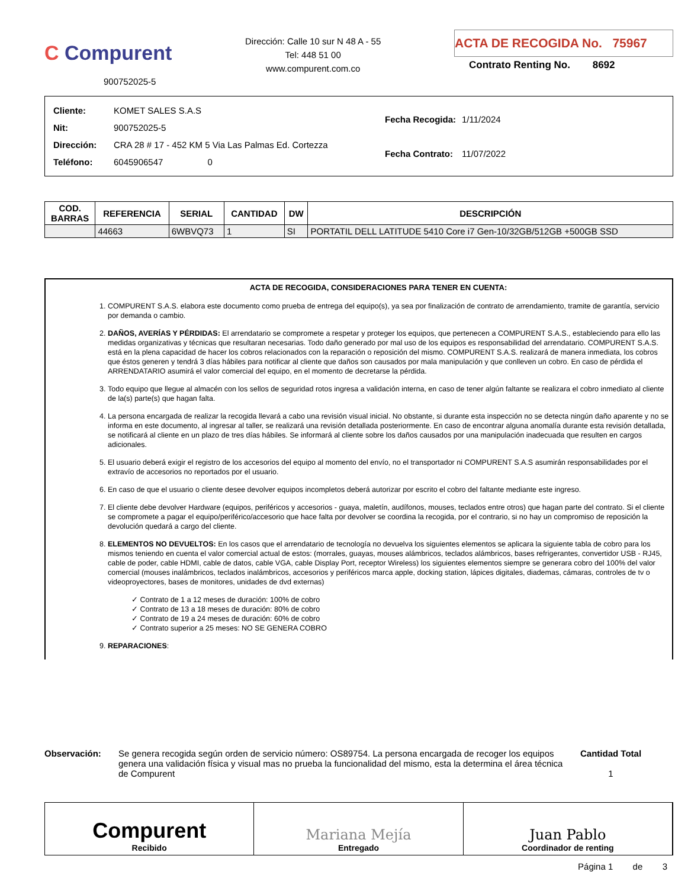C Compurent
900752025-5
Dirección: Calle 10 sur N 48 A - 55
Tel: 448 51 00
www.compurent.com.co
ACTA DE RECOGIDA No. 75967
Contrato Renting No. 8692
| Cliente: | KOMET SALES S.A.S |
| Nit: | 900752025-5 |
| Dirección: | CRA 28 # 17 - 452 KM 5 Via Las Palmas Ed. Cortezza |
| Teléfono: | 6045906547 0 |
| Fecha Recogida: | 1/11/2024 |
| Fecha Contrato: | 11/07/2022 |
| COD. BARRAS | REFERENCIA | SERIAL | CANTIDAD | DW | DESCRIPCIÓN |
| --- | --- | --- | --- | --- | --- |
| | 44663 | 6WBVQ73 | 1 | SI | PORTATIL DELL LATITUDE 5410 Core i7 Gen-10/32GB/512GB +500GB SSD |
ACTA DE RECOGIDA, CONSIDERACIONES PARA TENER EN CUENTA:
1. COMPURENT S.A.S. elabora este documento como prueba de entrega del equipo(s), ya sea por finalización de contrato de arrendamiento, tramite de garantía, servicio por demanda o cambio.
2. DAÑOS, AVERÍAS Y PÉRDIDAS: El arrendatario se compromete a respetar y proteger los equipos, que pertenecen a COMPURENT S.A.S., estableciendo para ello las medidas organizativas y técnicas que resultaran necesarias. Todo daño generado por mal uso de los equipos es responsabilidad del arrendatario. COMPURENT S.A.S. está en la plena capacidad de hacer los cobros relacionados con la reparación o reposición del mismo. COMPURENT S.A.S. realizará de manera inmediata, los cobros que éstos generen y tendrá 3 días hábiles para notificar al cliente que daños son causados por mala manipulación y que conlleven un cobro. En caso de pérdida el ARRENDATARIO asumirá el valor comercial del equipo, en el momento de decretarse la pérdida.
3. Todo equipo que llegue al almacén con los sellos de seguridad rotos ingresa a validación interna, en caso de tener algún faltante se realizara el cobro inmediato al cliente de la(s) parte(s) que hagan falta.
4. La persona encargada de realizar la recogida llevará a cabo una revisión visual inicial. No obstante, si durante esta inspección no se detecta ningún daño aparente y no se informa en este documento, al ingresar al taller, se realizará una revisión detallada posteriormente. En caso de encontrar alguna anomalía durante esta revisión detallada, se notificará al cliente en un plazo de tres días hábiles. Se informará al cliente sobre los daños causados por una manipulación inadecuada que resulten en cargos adicionales.
5. El usuario deberá exigir el registro de los accesorios del equipo al momento del envío, no el transportador ni COMPURENT S.A.S asumirán responsabilidades por el extravío de accesorios no reportados por el usuario.
6. En caso de que el usuario o cliente desee devolver equipos incompletos deberá autorizar por escrito el cobro del faltante mediante este ingreso.
7. El cliente debe devolver Hardware (equipos, periféricos y accesorios - guaya, maletín, audífonos, mouses, teclados entre otros) que hagan parte del contrato. Si el cliente se compromete a pagar el equipo/periférico/accesorio que hace falta por devolver se coordina la recogida, por el contrario, si no hay un compromiso de reposición la devolución quedará a cargo del cliente.
8. ELEMENTOS NO DEVUELTOS: En los casos que el arrendatario de tecnología no devuelva los siguientes elementos se aplicara la siguiente tabla de cobro para los mismos teniendo en cuenta el valor comercial actual de estos: (morrales, guayas, mouses alámbricos, teclados alámbricos, bases refrigerantes, convertidor USB - RJ45, cable de poder, cable HDMI, cable de datos, cable VGA, cable Display Port, receptor Wireless) los siguientes elementos siempre se generara cobro del 100% del valor comercial (mouses inalámbricos, teclados inalámbricos, accesorios y periféricos marca apple, docking station, lápices digitales, diademas, cámaras, controles de tv o videoproyectores, bases de monitores, unidades de dvd externas)
✓ Contrato de 1 a 12 meses de duración: 100% de cobro
✓ Contrato de 13 a 18 meses de duración: 80% de cobro
✓ Contrato de 19 a 24 meses de duración: 60% de cobro
✓ Contrato superior a 25 meses: NO SE GENERA COBRO
9. REPARACIONES:
Observación: Se genera recogida según orden de servicio número: OS89754. La persona encargada de recoger los equipos genera una validación física y visual mas no prueba la funcionalidad del mismo, esta la determina el área técnica de Compurent
Cantidad Total
1
Compurent
Recibido
Mariana Mejía
Entregado
Juan Pablo
Coordinador de renting
Página 1 de 3